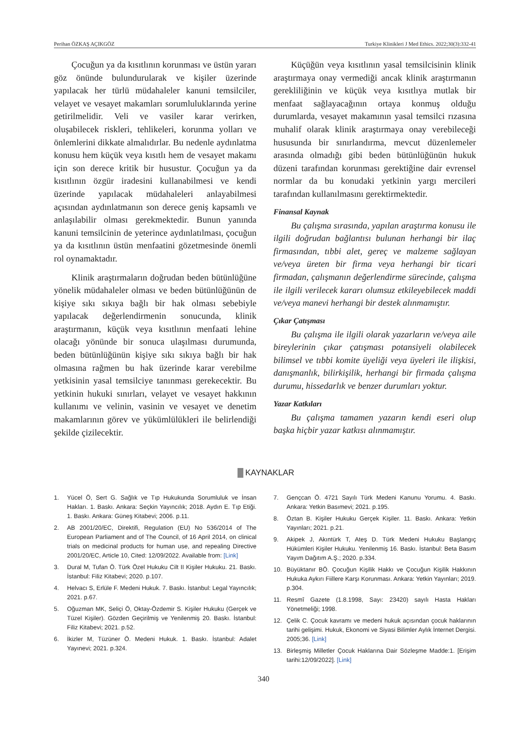Perihan ÖZKAŞ AÇIKGÖZ Turkiye Klinikleri J Med Ethics. 2022;30(3):332-41
Çocuğun ya da kısıtlının korunması ve üstün yararı göz önünde bulundurularak ve kişiler üzerinde yapılacak her türlü müdahaleler kanuni temsilciler, velayet ve vesayet makamları sorumluluklarında yerine getirilmelidir. Veli ve vasiler karar verirken, oluşabilecek riskleri, tehlikeleri, korunma yolları ve önlemlerini dikkate almalıdırlar. Bu nedenle aydınlatma konusu hem küçük veya kısıtlı hem de vesayet makamı için son derece kritik bir husustur. Çocuğun ya da kısıtlının özgür iradesini kullanabilmesi ve kendi üzerinde yapılacak müdahaleleri anlayabilmesi açısından aydınlatmanın son derece geniş kapsamlı ve anlaşılabilir olması gerekmektedir. Bunun yanında kanuni temsilcinin de yeterince aydınlatılması, çocuğun ya da kısıtlının üstün menfaatini gözetmesinde önemli rol oynamaktadır.
Klinik araştırmaların doğrudan beden bütünlüğüne yönelik müdahaleler olması ve beden bütünlüğünün de kişiye sıkı sıkıya bağlı bir hak olması sebebiyle yapılacak değerlendirmenin sonucunda, klinik araştırmanın, küçük veya kısıtlının menfaati lehine olacağı yönünde bir sonuca ulaşılması durumunda, beden bütünlüğünün kişiye sıkı sıkıya bağlı bir hak olmasına rağmen bu hak üzerinde karar verebilme yetkisinin yasal temsilciye tanınması gerekecektir. Bu yetkinin hukuki sınırları, velayet ve vesayet hakkının kullanımı ve velinin, vasinin ve vesayet ve denetim makamlarının görev ve yükümlülükleri ile belirlendiği şekilde çizilecektir.
Küçüğün veya kısıtlının yasal temsilcisinin klinik araştırmaya onay vermediği ancak klinik araştırmanın gerekliliğinin ve küçük veya kısıtlıya mutlak bir menfaat sağlayacağının ortaya konmuş olduğu durumlarda, vesayet makamının yasal temsilci rızasına muhalif olarak klinik araştırmaya onay verebileceği hususunda bir sınırlandırma, mevcut düzenlemeler arasında olmadığı gibi beden bütünlüğünün hukuk düzeni tarafından korunması gerektiğine dair evrensel normlar da bu konudaki yetkinin yargı mercileri tarafından kullanılmasını gerektirmektedir.
Finansal Kaynak
Bu çalışma sırasında, yapılan araştırma konusu ile ilgili doğrudan bağlantısı bulunan herhangi bir ilaç firmasından, tıbbi alet, gereç ve malzeme sağlayan ve/veya üreten bir firma veya herhangi bir ticari firmadan, çalışmanın değerlendirme sürecinde, çalışma ile ilgili verilecek kararı olumsuz etkileyebilecek maddi ve/veya manevi herhangi bir destek alınmamıştır.
Çıkar Çatışması
Bu çalışma ile ilgili olarak yazarların ve/veya aile bireylerinin çıkar çatışması potansiyeli olabilecek bilimsel ve tıbbi komite üyeliği veya üyeleri ile ilişkisi, danışmanlık, bilirkişilik, herhangi bir firmada çalışma durumu, hissedarlık ve benzer durumları yoktur.
Yazar Katkıları
Bu çalışma tamamen yazarın kendi eseri olup başka hiçbir yazar katkısı alınmamıştır.
KAYNAKLAR
1. Yücel Ö, Sert G. Sağlık ve Tıp Hukukunda Sorumluluk ve İnsan Hakları. 1. Baskı. Ankara: Seçkin Yayıncılık; 2018. Aydın E. Tıp Etiği. 1. Baskı. Ankara: Güneş Kitabevi; 2006. p.11.
2. AB 2001/20/EC, Direktifi, Regulation (EU) No 536/2014 of The European Parliament and of The Council, of 16 April 2014, on clinical trials on medicinal products for human use, and repealing Directive 2001/20/EC, Article 10, Cited: 12/09/2022. Available from: [Link]
3. Dural M, Tufan Ö. Türk Özel Hukuku Cilt II Kişiler Hukuku. 21. Baskı. İstanbul: Filiz Kitabevi; 2020. p.107.
4. Helvacı S, Erlüle F. Medeni Hukuk. 7. Baskı. İstanbul: Legal Yayıncılık; 2021. p.67.
5. Oğuzman MK, Seliçi Ö, Oktay-Özdemir S. Kişiler Hukuku (Gerçek ve Tüzel Kişiler). Gözden Geçirilmiş ve Yenilenmiş 20. Baskı. İstanbul: Filiz Kitabevi; 2021. p.52.
6. İkizler M, Tüzüner Ö. Medeni Hukuk. 1. Baskı. İstanbul: Adalet Yayınevi; 2021. p.324.
7. Gençcan Ö. 4721 Sayılı Türk Medeni Kanunu Yorumu. 4. Baskı. Ankara: Yetkin Basımevi; 2021. p.195.
8. Öztan B. Kişiler Hukuku Gerçek Kişiler. 11. Baskı. Ankara: Yetkin Yayınları; 2021. p.21.
9. Akipek J, Akıntürk T, Ateş D. Türk Medeni Hukuku Başlangıç Hükümleri Kişiler Hukuku. Yenilenmiş 16. Baskı. İstanbul: Beta Basım Yayım Dağıtım A.Ş.; 2020. p.334.
10. Büyüktanır BÖ. Çocuğun Kişilik Hakkı ve Çocuğun Kişilik Hakkının Hukuka Aykırı Fiillere Karşı Korunması. Ankara: Yetkin Yayınları; 2019. p.304.
11. Resmî Gazete (1.8.1998, Sayı: 23420) sayılı Hasta Hakları Yönetmeliği; 1998.
12. Çelik C. Çocuk kavramı ve medeni hukuk açısından çocuk haklarının tarihi gelişimi. Hukuk, Ekonomi ve Siyasi Bilimler Aylık İnternet Dergisi. 2005;36. [Link]
13. Birleşmiş Milletler Çocuk Haklarına Dair Sözleşme Madde:1. [Erişim tarihi:12/09/2022]. [Link]
340